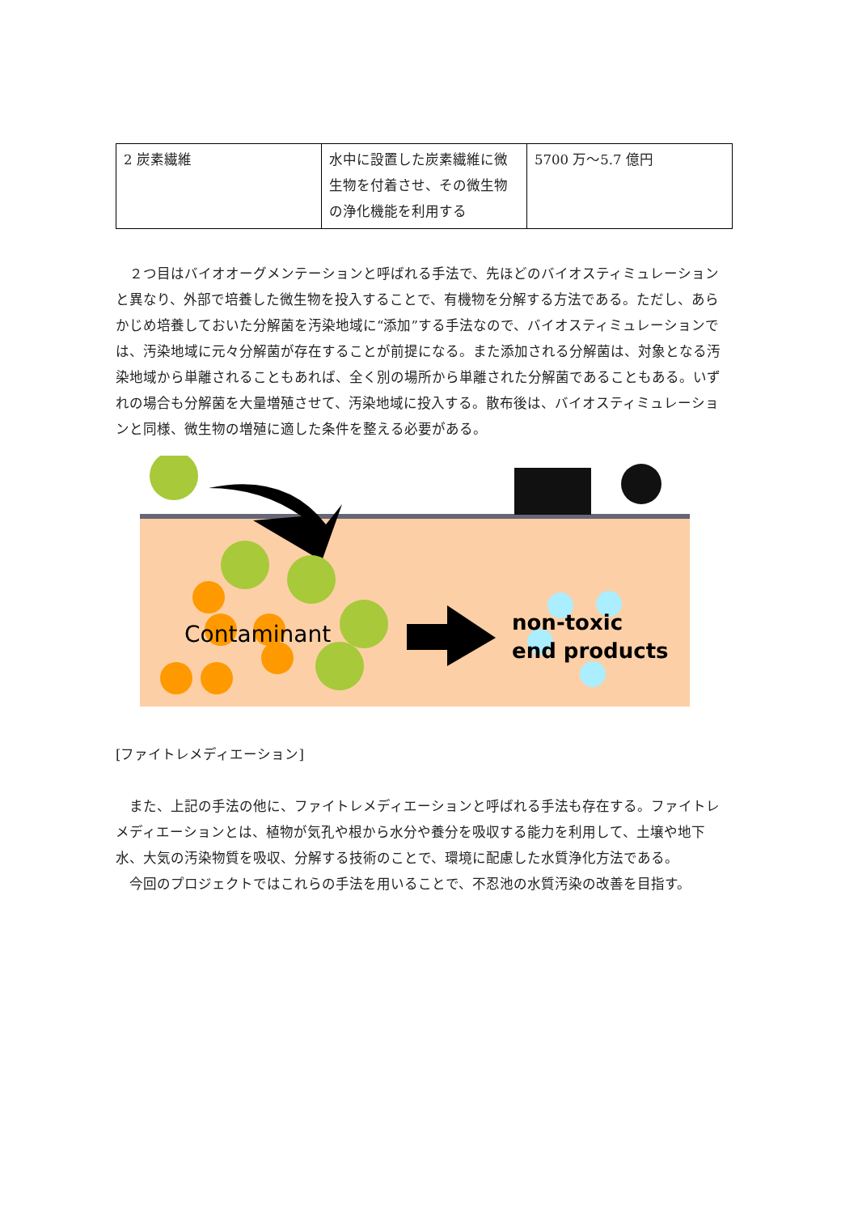| 2 炭素繊維 | 水中に設置した炭素繊維に微生物を付着させ、その微生物の浄化機能を利用する | 5700 万～5.7 億円 |
２つ目はバイオオーグメンテーションと呼ばれる手法で、先ほどのバイオスティミュレーションと異なり、外部で培養した微生物を投入することで、有機物を分解する方法である。ただし、あらかじめ培養しておいた分解菌を汚染地域に“添加”する手法なので、バイオスティミュレーションでは、汚染地域に元々分解菌が存在することが前提になる。また添加される分解菌は、対象となる汚染地域から単離されることもあれば、全く別の場所から単離された分解菌であることもある。いずれの場合も分解菌を大量増殖させて、汚染地域に投入する。散布後は、バイオスティミュレーションと同様、微生物の増殖に適した条件を整える必要がある。
Contaminant
non-toxic
end products
[ファイトレメディエーション]
また、上記の手法の他に、ファイトレメディエーションと呼ばれる手法も存在する。ファイトレメディエーションとは、植物が気孔や根から水分や養分を吸収する能力を利用して、土壌や地下水、大気の汚染物質を吸収、分解する技術のことで、環境に配慮した水質浄化方法である。
今回のプロジェクトではこれらの手法を用いることで、不忍池の水質汚染の改善を目指す。